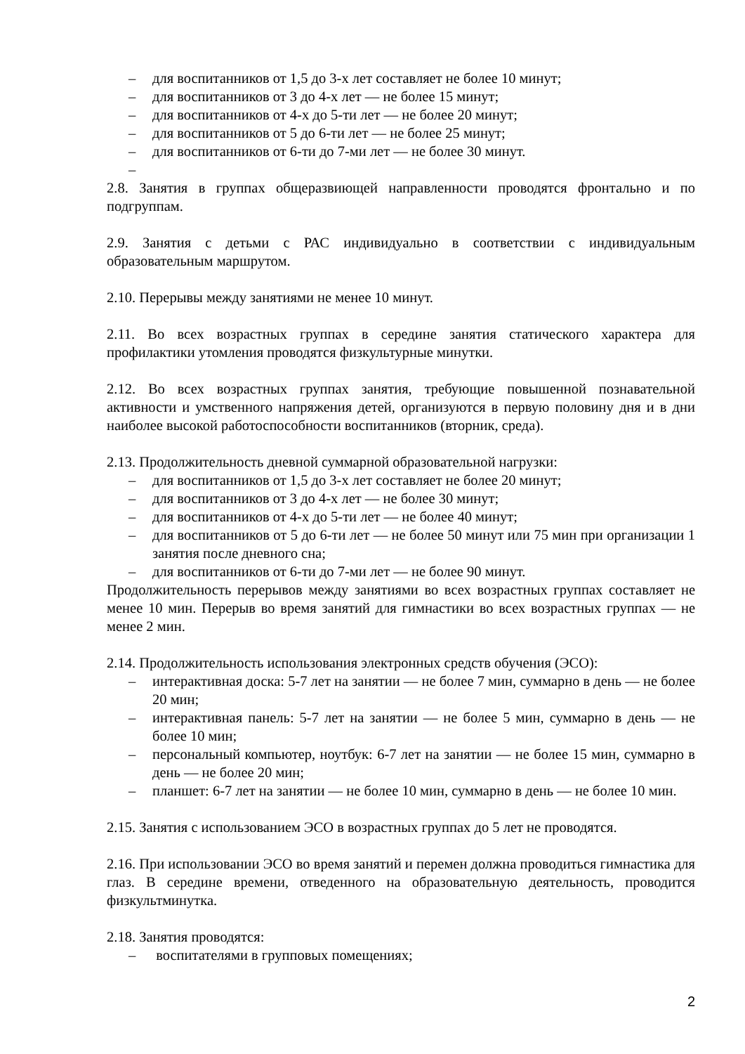– для воспитанников от 1,5 до 3-х лет составляет не более 10 минут;
– для воспитанников от 3 до 4-х лет — не более 15 минут;
– для воспитанников от 4-х до 5-ти лет — не более 20 минут;
– для воспитанников от 5 до 6-ти лет — не более 25 минут;
– для воспитанников от 6-ти до 7-ми лет — не более 30 минут.
–
2.8. Занятия в группах общеразвиющей направленности проводятся фронтально и по подгруппам.
2.9. Занятия с детьми с РАС индивидуально в соответствии с индивидуальным образовательным маршрутом.
2.10. Перерывы между занятиями не менее 10 минут.
2.11. Во всех возрастных группах в середине занятия статического характера для профилактики утомления проводятся физкультурные минутки.
2.12. Во всех возрастных группах занятия, требующие повышенной познавательной активности и умственного напряжения детей, организуются в первую половину дня и в дни наиболее высокой работоспособности воспитанников (вторник, среда).
2.13. Продолжительность дневной суммарной образовательной нагрузки:
– для воспитанников от 1,5 до 3-х лет составляет не более 20 минут;
– для воспитанников от 3 до 4-х лет — не более 30 минут;
– для воспитанников от 4-х до 5-ти лет — не более 40 минут;
– для воспитанников от 5 до 6-ти лет — не более 50 минут или 75 мин при организации 1 занятия после дневного сна;
– для воспитанников от 6-ти до 7-ми лет — не более 90 минут.
Продолжительность перерывов между занятиями во всех возрастных группах составляет не менее 10 мин. Перерыв во время занятий для гимнастики во всех возрастных группах — не менее 2 мин.
2.14. Продолжительность использования электронных средств обучения (ЭСО):
– интерактивная доска: 5-7 лет на занятии — не более 7 мин, суммарно в день — не более 20 мин;
– интерактивная панель: 5-7 лет на занятии — не более 5 мин, суммарно в день — не более 10 мин;
– персональный компьютер, ноутбук: 6-7 лет на занятии — не более 15 мин, суммарно в день — не более 20 мин;
– планшет: 6-7 лет на занятии — не более 10 мин, суммарно в день — не более 10 мин.
2.15. Занятия с использованием ЭСО в возрастных группах до 5 лет не проводятся.
2.16. При использовании ЭСО во время занятий и перемен должна проводиться гимнастика для глаз. В середине времени, отведенного на образовательную деятельность, проводится физкультминутка.
2.18. Занятия проводятся:
– воспитателями в групповых помещениях;
2